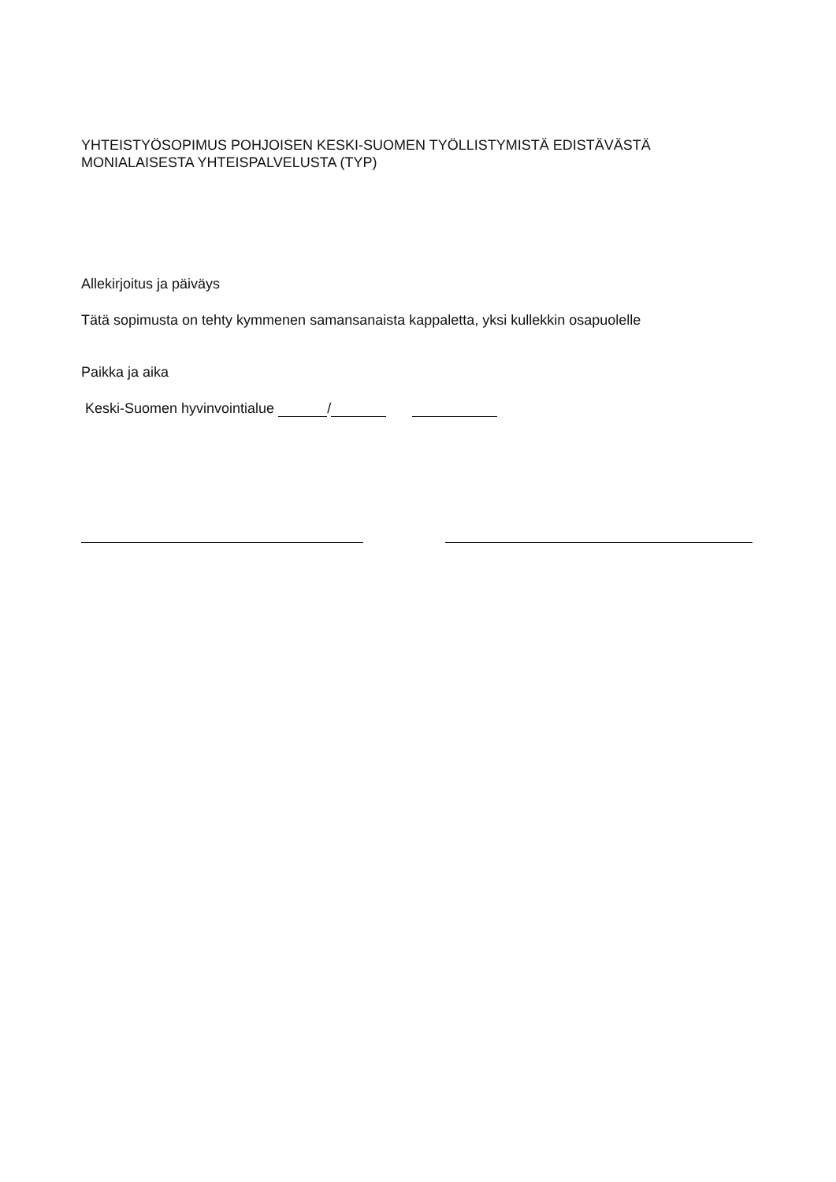YHTEISTYÖSOPIMUS POHJOISEN KESKI-SUOMEN TYÖLLISTYMISTÄ EDISTÄVÄSTÄ MONIALAISESTA YHTEISPALVELUSTA (TYP)
Allekirjoitus ja päiväys
Tätä sopimusta on tehty kymmenen samansanaista kappaletta, yksi kullekkin osapuolelle
Paikka ja aika
Keski-Suomen hyvinvointialue /